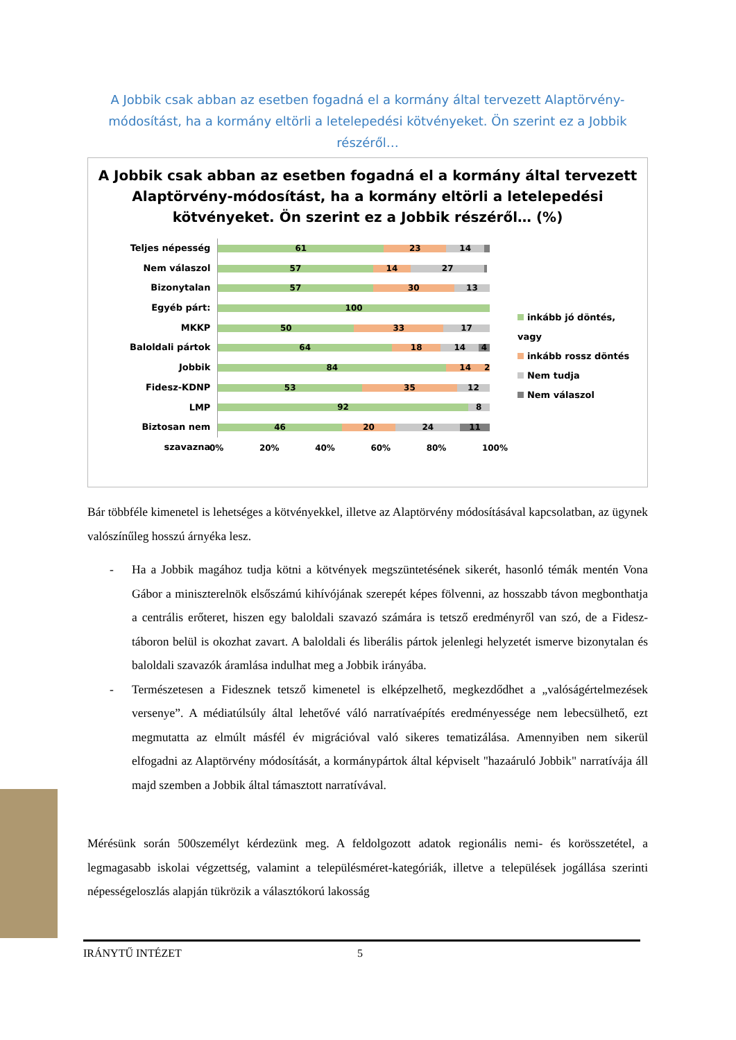A Jobbik csak abban az esetben fogadná el a kormány által tervezett Alaptörvény-módosítást, ha a kormány eltörli a letelepedési kötvényeket. Ön szerint ez a Jobbik részéről…
A Jobbik csak abban az esetben fogadná el a kormány által tervezett Alaptörvény-módosítást, ha a kormány eltörli a letelepedési kötvényeket. Ön szerint ez a Jobbik részéről… (%)
Teljes népesség
Nem válaszol
Bizonytalan
Egyéb párt:
MKKP
Baloldali pártok
Jobbik
Fidesz-KDNP
LMP
Biztosan nem szavazna
61 23 14
57 14 27
57 30 13
100
50 33 17
64 18 14 4
84 14 2
53 35 12
92 8
46 20 24 11
inkább jó döntés, vagy
inkább rossz döntés
Nem tudja
Nem válaszol
0% 20% 40% 60% 80% 100%
Bár többféle kimenetel is lehetséges a kötvényekkel, illetve az Alaptörvény módosításával kapcsolatban, az ügynek valószínűleg hosszú árnyéka lesz.
- Ha a Jobbik magához tudja kötni a kötvények megszüntetésének sikerét, hasonló témák mentén Vona Gábor a miniszterelnök elsőszámú kihívójának szerepét képes fölvenni, az hosszabb távon megbonthatja a centrális erőteret, hiszen egy baloldali szavazó számára is tetsző eredményről van szó, de a Fidesz-táboron belül is okozhat zavart. A baloldali és liberális pártok jelenlegi helyzetét ismerve bizonytalan és baloldali szavazók áramlása indulhat meg a Jobbik irányába.
- Természetesen a Fidesznek tetsző kimenetel is elképzelhető, megkezdődhet a „valóságértelmezések versenye”. A médiatúlsúly által lehetővé váló narratívaépítés eredményessége nem lebecsülhető, ezt megmutatta az elmúlt másfél év migrációval való sikeres tematizálása. Amennyiben nem sikerül elfogadni az Alaptörvény módosítását, a kormánypártok által képviselt "hazaáruló Jobbik" narratívája áll majd szemben a Jobbik által támasztott narratívával.
Mérésünk során 500személyt kérdezünk meg. A feldolgozott adatok regionális nemi- és korösszetétel, a legmagasabb iskolai végzettség, valamint a településméret-kategóriák, illetve a települések jogállása szerinti népességeloszlás alapján tükrözik a választókorú lakosság
IRÁNYTŰ INTÉZET 5